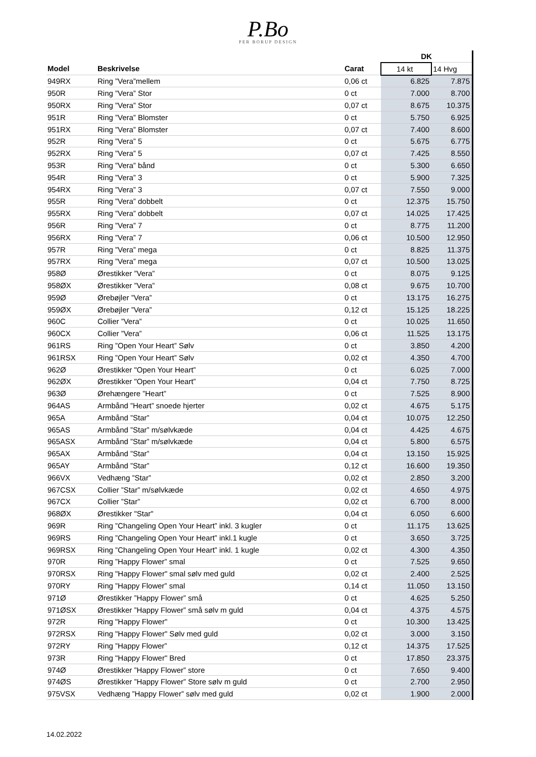P.Bo
PER BORUP DESIGN
| | | | DK | |
| --- | --- | --- | --- | --- |
| Model | Beskrivelse | Carat | 14 kt | 14 Hvg |
| 949RX | Ring ”Vera”mellem | 0,06 ct | 6.825 | 7.875 |
| 950R | Ring ”Vera” Stor | 0 ct | 7.000 | 8.700 |
| 950RX | Ring ”Vera” Stor | 0,07 ct | 8.675 | 10.375 |
| 951R | Ring ”Vera” Blomster | 0 ct | 5.750 | 6.925 |
| 951RX | Ring ”Vera” Blomster | 0,07 ct | 7.400 | 8.600 |
| 952R | Ring ”Vera” 5 | 0 ct | 5.675 | 6.775 |
| 952RX | Ring ”Vera” 5 | 0,07 ct | 7.425 | 8.550 |
| 953R | Ring ”Vera” bånd | 0 ct | 5.300 | 6.650 |
| 954R | Ring ”Vera” 3 | 0 ct | 5.900 | 7.325 |
| 954RX | Ring ”Vera” 3 | 0,07 ct | 7.550 | 9.000 |
| 955R | Ring ”Vera” dobbelt | 0 ct | 12.375 | 15.750 |
| 955RX | Ring ”Vera” dobbelt | 0,07 ct | 14.025 | 17.425 |
| 956R | Ring ”Vera” 7 | 0 ct | 8.775 | 11.200 |
| 956RX | Ring ”Vera” 7 | 0,06 ct | 10.500 | 12.950 |
| 957R | Ring ”Vera” mega | 0 ct | 8.825 | 11.375 |
| 957RX | Ring ”Vera” mega | 0,07 ct | 10.500 | 13.025 |
| 958Ø | Ørestikker ”Vera” | 0 ct | 8.075 | 9.125 |
| 958ØX | Ørestikker ”Vera” | 0,08 ct | 9.675 | 10.700 |
| 959Ø | Ørebøjler ”Vera” | 0 ct | 13.175 | 16.275 |
| 959ØX | Ørebøjler ”Vera” | 0,12 ct | 15.125 | 18.225 |
| 960C | Collier ”Vera” | 0 ct | 10.025 | 11.650 |
| 960CX | Collier ”Vera” | 0,06 ct | 11.525 | 13.175 |
| 961RS | Ring ”Open Your Heart” Sølv | 0 ct | 3.850 | 4.200 |
| 961RSX | Ring ”Open Your Heart” Sølv | 0,02 ct | 4.350 | 4.700 |
| 962Ø | Ørestikker "Open Your Heart” | 0 ct | 6.025 | 7.000 |
| 962ØX | Ørestikker "Open Your Heart” | 0,04 ct | 7.750 | 8.725 |
| 963Ø | Ørehængere ”Heart” | 0 ct | 7.525 | 8.900 |
| 964AS | Armbånd ”Heart” snoede hjerter | 0,02 ct | 4.675 | 5.175 |
| 965A | Armbånd ”Star” | 0,04 ct | 10.075 | 12.250 |
| 965AS | Armbånd ”Star” m/sølvkæde | 0,04 ct | 4.425 | 4.675 |
| 965ASX | Armbånd ”Star” m/sølvkæde | 0,04 ct | 5.800 | 6.575 |
| 965AX | Armbånd ”Star” | 0,04 ct | 13.150 | 15.925 |
| 965AY | Armbånd ”Star” | 0,12 ct | 16.600 | 19.350 |
| 966VX | Vedhæng ”Star” | 0,02 ct | 2.850 | 3.200 |
| 967CSX | Collier ”Star” m/sølvkæde | 0,02 ct | 4.650 | 4.975 |
| 967CX | Collier ”Star” | 0,02 ct | 6.700 | 8.000 |
| 968ØX | Ørestikker "Star" | 0,04 ct | 6.050 | 6.600 |
| 969R | Ring ”Changeling Open Your Heart” inkl. 3 kugler | 0 ct | 11.175 | 13.625 |
| 969RS | Ring ”Changeling Open Your Heart” inkl.1 kugle | 0 ct | 3.650 | 3.725 |
| 969RSX | Ring ”Changeling Open Your Heart” inkl. 1 kugle | 0,02 ct | 4.300 | 4.350 |
| 970R | Ring ”Happy Flower” smal | 0 ct | 7.525 | 9.650 |
| 970RSX | Ring "Happy Flower" smal sølv med guld | 0,02 ct | 2.400 | 2.525 |
| 970RY | Ring ”Happy Flower” smal | 0,14 ct | 11.050 | 13.150 |
| 971Ø | Ørestikker ”Happy Flower” små | 0 ct | 4.625 | 5.250 |
| 971ØSX | Ørestikker ”Happy Flower” små sølv m guld | 0,04 ct | 4.375 | 4.575 |
| 972R | Ring "Happy Flower" | 0 ct | 10.300 | 13.425 |
| 972RSX | Ring "Happy Flower" Sølv med guld | 0,02 ct | 3.000 | 3.150 |
| 972RY | Ring ”Happy Flower” | 0,12 ct | 14.375 | 17.525 |
| 973R | Ring "Happy Flower" Bred | 0 ct | 17.850 | 23.375 |
| 974Ø | Ørestikker ”Happy Flower” store | 0 ct | 7.650 | 9.400 |
| 974ØS | Ørestikker ”Happy Flower” Store sølv m guld | 0 ct | 2.700 | 2.950 |
| 975VSX | Vedhæng ”Happy Flower” sølv med guld | 0,02 ct | 1.900 | 2.000 |
14.02.2022